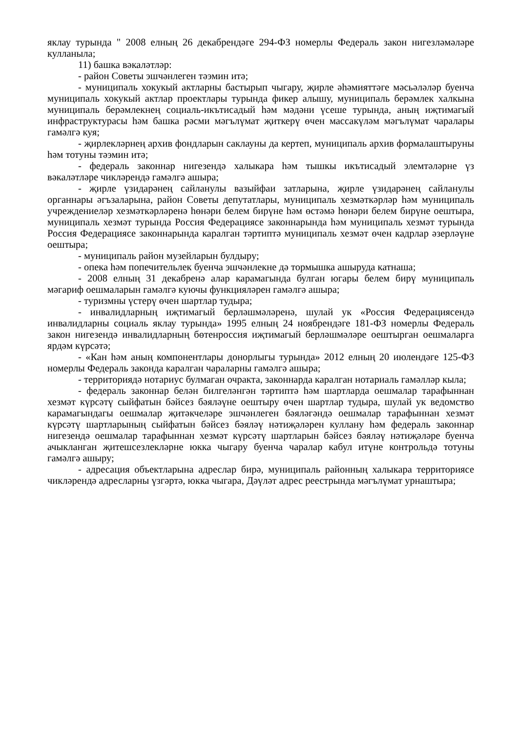яклау турында " 2008 елның 26 декабрендәге 294-ФЗ номерлы Федераль закон нигезләмәләре кулланыла;
11) башка вәкаләтләр:
- район Советы эшчәнлеген тәэмин итә;
- муниципаль хокукый актларны бастырып чыгару, җирле әһәмияттәге мәсьәләләр буенча муниципаль хокукый актлар проектлары турында фикер алышу, муниципаль берәмлек халкына муниципаль берәмлекнең социаль-икътисадый һәм мәдәни үсеше турында, аның иҗтимагый инфраструктурасы һәм башка рәсми мәгълүмат җиткерү өчен массакүләм мәгълүмат чаралары гамәлгә куя;
- җирлекләрнең архив фондларын саклауны да кертеп, муниципаль архив формалаштыруны һәм тотуны тәэмин итә;
- федераль законнар нигезендә халыкара һәм тышкы икътисадый элемтәләрне үз вәкаләтләре чикләрендә гамәлгә ашыра;
- җирле үзидарәнең сайланулы вазыйфаи затларына, җирле үзидарәнең сайланулы органнары әгъзаларына, район Советы депутатлары, муниципаль хезмәткәрләр һәм муниципаль учреждениеләр хезмәткәрләренә һөнәри белем бирүне һәм өстәмә һөнәри белем бирүне оештыра, муниципаль хезмәт турында Россия Федерациясе законнарында һәм муниципаль хезмәт турында Россия Федерациясе законнарында каралган тәртиптә муниципаль хезмәт өчен кадрлар әзерләүне оештыра;
- муниципаль район музейларын булдыру;
- опека һәм попечительлек буенча эшчәнлекне дә тормышка ашыруда катнаша;
- 2008 елның 31 декабренә алар карамагында булган югары белем бирү муниципаль мәгариф оешмаларын гамәлгә куючы функцияләрен гамәлгә ашыра;
- туризмны үстерү өчен шартлар тудыра;
- инвалидларның иҗтимагый берләшмәләренә, шулай ук «Россия Федерациясендә инвалидларны социаль яклау турында» 1995 елның 24 ноябрендәге 181-ФЗ номерлы Федераль закон нигезендә инвалидларның бөтенроссия иҗтимагый берләшмәләре оештырган оешмаларга ярдәм күрсәтә;
- «Кан һәм аның компонентлары донорлыгы турында» 2012 елның 20 июлендәге 125-ФЗ номерлы Федераль законда каралган чараларны гамәлгә ашыра;
- территориядә нотариус булмаган очракта, законнарда каралган нотариаль гамәлләр кыла;
- федераль законнар белән билгеләнгән тәртиптә һәм шартларда оешмалар тарафыннан хезмәт күрсәтү сыйфатын бәйсез бәяләүне оештыру өчен шартлар тудыра, шулай ук ведомство карамагындагы оешмалар җитәкчеләре эшчәнлеген бәяләгәндә оешмалар тарафыннан хезмәт күрсәтү шартларының сыйфатын бәйсез бәяләү нәтиҗәләрен куллану һәм федераль законнар нигезендә оешмалар тарафыннан хезмәт күрсәтү шартларын бәйсез бәяләү нәтиҗәләре буенча ачыкланган җитешсезлекләрне юкка чыгару буенча чаралар кабул итүне контрольдә тотуны гамәлгә ашыру;
- адресация объектларына адреслар бирә, муниципаль районның халыкара территориясе чикләрендә адресларны үзгәртә, юкка чыгара, Дәүләт адрес реестрында мәгълүмат урнаштыра;